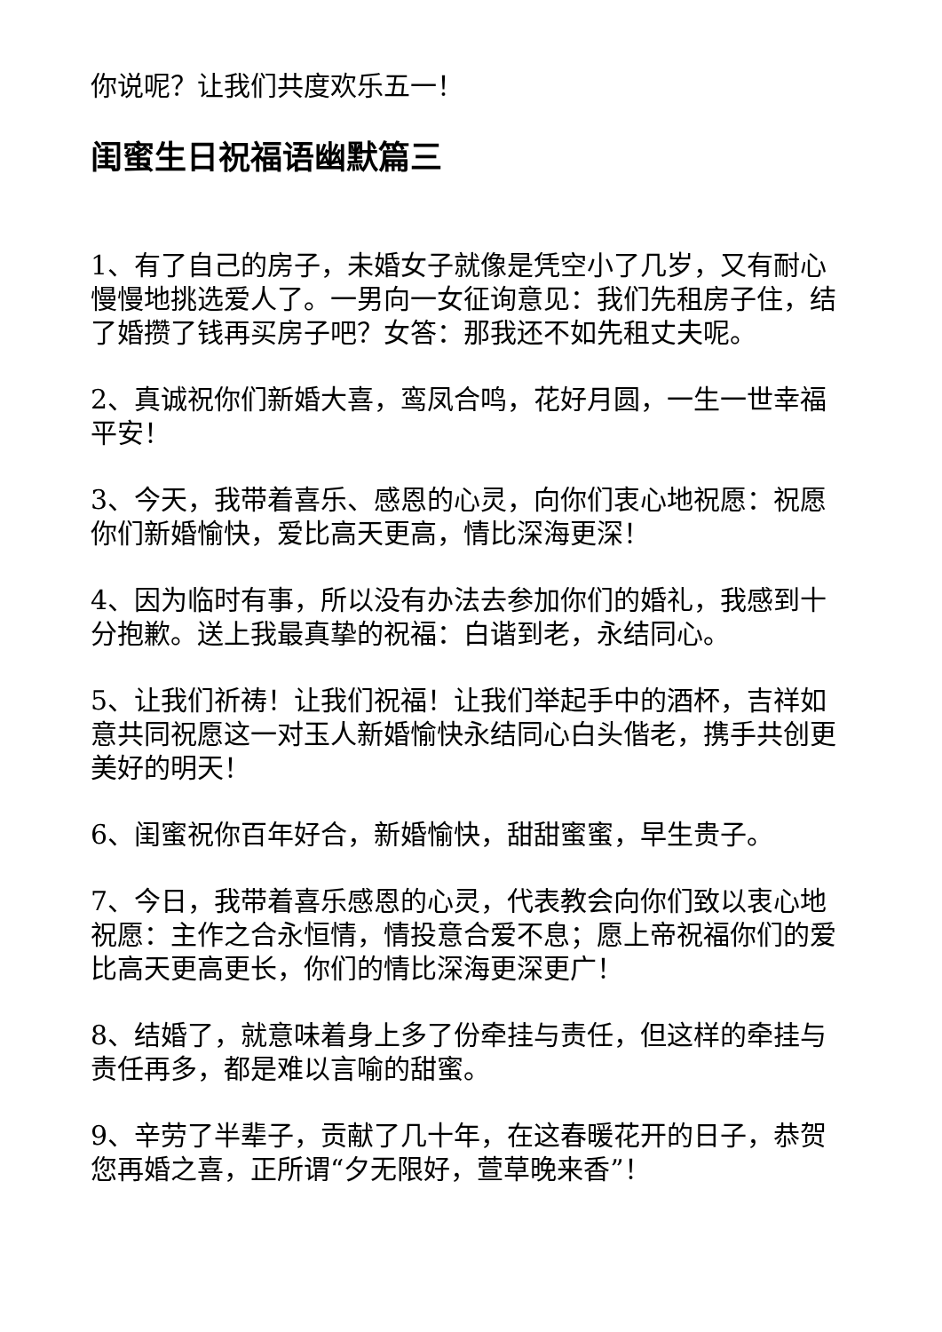你说呢？让我们共度欢乐五一！
闺蜜生日祝福语幽默篇三
1、有了自己的房子，未婚女子就像是凭空小了几岁，又有耐心慢慢地挑选爱人了。一男向一女征询意见：我们先租房子住，结了婚攒了钱再买房子吧？女答：那我还不如先租丈夫呢。
2、真诚祝你们新婚大喜，鸾凤合鸣，花好月圆，一生一世幸福平安！
3、今天，我带着喜乐、感恩的心灵，向你们衷心地祝愿：祝愿你们新婚愉快，爱比高天更高，情比深海更深！
4、因为临时有事，所以没有办法去参加你们的婚礼，我感到十分抱歉。送上我最真挚的祝福：白谐到老，永结同心。
5、让我们祈祷！让我们祝福！让我们举起手中的酒杯，吉祥如意共同祝愿这一对玉人新婚愉快永结同心白头偕老，携手共创更美好的明天！
6、闺蜜祝你百年好合，新婚愉快，甜甜蜜蜜，早生贵子。
7、今日，我带着喜乐感恩的心灵，代表教会向你们致以衷心地祝愿：主作之合永恒情，情投意合爱不息；愿上帝祝福你们的爱比高天更高更长，你们的情比深海更深更广！
8、结婚了，就意味着身上多了份牵挂与责任，但这样的牵挂与责任再多，都是难以言喻的甜蜜。
9、辛劳了半辈子，贡献了几十年，在这春暖花开的日子，恭贺您再婚之喜，正所谓“夕无限好，萱草晚来香”！